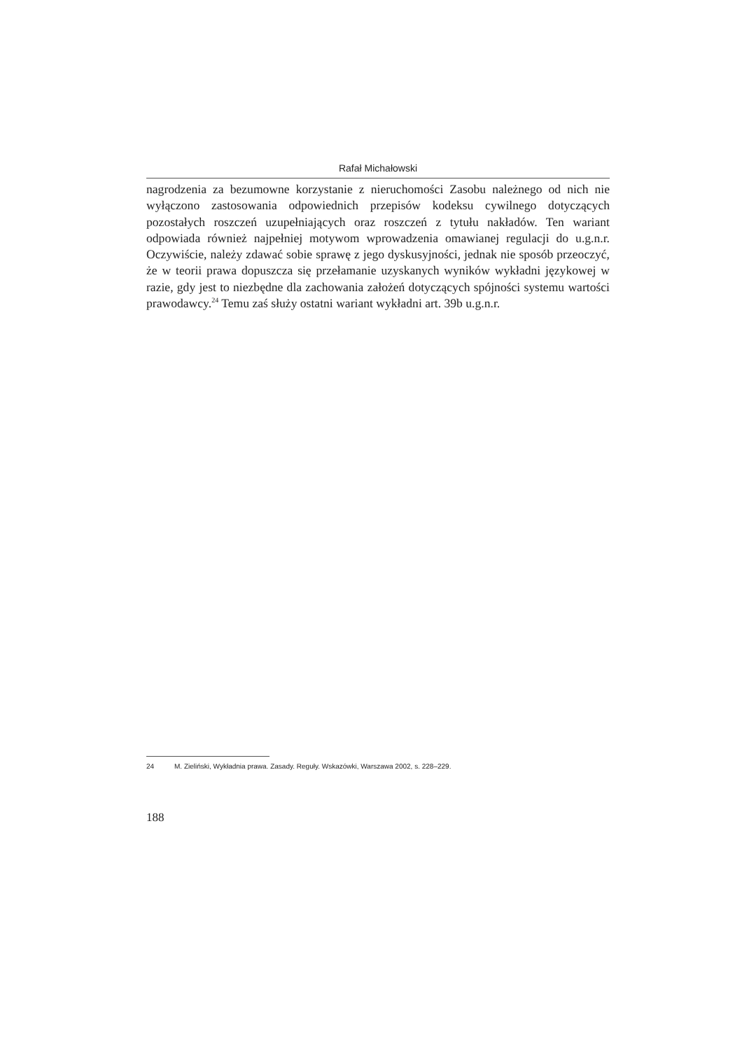Rafał Michałowski
nagrodzenia za bezumowne korzystanie z nieruchomości Zasobu należnego od nich nie wyłączono zastosowania odpowiednich przepisów kodeksu cywilnego dotyczących pozostałych roszczeń uzupełniających oraz roszczeń z tytułu nakładów. Ten wariant odpowiada również najpełniej motywom wprowadzenia omawianej regulacji do u.g.n.r. Oczywiście, należy zdawać sobie sprawę z jego dyskusyjności, jednak nie sposób przeoczyć, że w teorii prawa dopuszcza się przełamanie uzyskanych wyników wykładni językowej w razie, gdy jest to niezbędne dla zachowania założeń dotyczących spójności systemu wartości prawodawcy.<sup>24</sup> Temu zaś służy ostatni wariant wykładni art. 39b u.g.n.r.
24 M. Zieliński, Wykładnia prawa. Zasady. Reguły. Wskazówki, Warszawa 2002, s. 228–229.
188